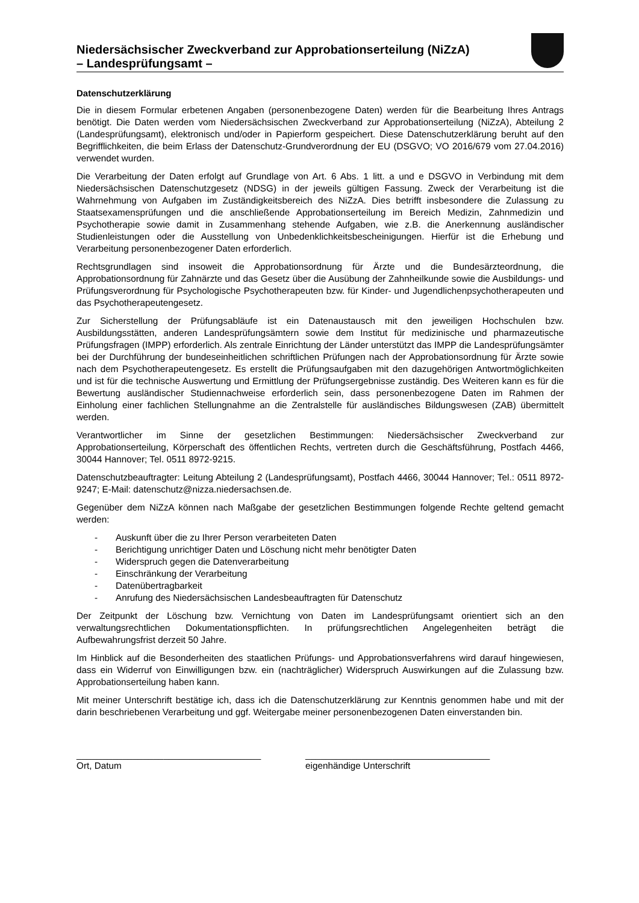Niedersächsischer Zweckverband zur Approbationserteilung (NiZzA)
– Landesprüfungsamt –
Datenschutzerklärung
Die in diesem Formular erbetenen Angaben (personenbezogene Daten) werden für die Bearbeitung Ihres Antrags benötigt. Die Daten werden vom Niedersächsischen Zweckverband zur Approbationserteilung (NiZzA), Abteilung 2 (Landesprüfungsamt), elektronisch und/oder in Papierform gespeichert. Diese Datenschutzerklärung beruht auf den Begrifflichkeiten, die beim Erlass der Datenschutz-Grundverordnung der EU (DSGVO; VO 2016/679 vom 27.04.2016) verwendet wurden.
Die Verarbeitung der Daten erfolgt auf Grundlage von Art. 6 Abs. 1 litt. a und e DSGVO in Verbindung mit dem Niedersächsischen Datenschutzgesetz (NDSG) in der jeweils gültigen Fassung. Zweck der Verarbeitung ist die Wahrnehmung von Aufgaben im Zuständigkeitsbereich des NiZzA. Dies betrifft insbesondere die Zulassung zu Staatsexamensprüfungen und die anschließende Approbationserteilung im Bereich Medizin, Zahnmedizin und Psychotherapie sowie damit in Zusammenhang stehende Aufgaben, wie z.B. die Anerkennung ausländischer Studienleistungen oder die Ausstellung von Unbedenklichkeitsbescheinigungen. Hierfür ist die Erhebung und Verarbeitung personenbezogener Daten erforderlich.
Rechtsgrundlagen sind insoweit die Approbationsordnung für Ärzte und die Bundesärzteordnung, die Approbationsordnung für Zahnärzte und das Gesetz über die Ausübung der Zahnheilkunde sowie die Ausbildungs- und Prüfungsverordnung für Psychologische Psychotherapeuten bzw. für Kinder- und Jugendlichenpsychotherapeuten und das Psychotherapeutengesetz.
Zur Sicherstellung der Prüfungsabläufe ist ein Datenaustausch mit den jeweiligen Hochschulen bzw. Ausbildungsstätten, anderen Landesprüfungsämtern sowie dem Institut für medizinische und pharmazeutische Prüfungsfragen (IMPP) erforderlich. Als zentrale Einrichtung der Länder unterstützt das IMPP die Landesprüfungsämter bei der Durchführung der bundeseinheitlichen schriftlichen Prüfungen nach der Approbationsordnung für Ärzte sowie nach dem Psychotherapeutengesetz. Es erstellt die Prüfungsaufgaben mit den dazugehörigen Antwortmöglichkeiten und ist für die technische Auswertung und Ermittlung der Prüfungsergebnisse zuständig. Des Weiteren kann es für die Bewertung ausländischer Studiennachweise erforderlich sein, dass personenbezogene Daten im Rahmen der Einholung einer fachlichen Stellungnahme an die Zentralstelle für ausländisches Bildungswesen (ZAB) übermittelt werden.
Verantwortlicher im Sinne der gesetzlichen Bestimmungen: Niedersächsischer Zweckverband zur Approbationserteilung, Körperschaft des öffentlichen Rechts, vertreten durch die Geschäftsführung, Postfach 4466, 30044 Hannover; Tel. 0511 8972-9215.
Datenschutzbeauftragter: Leitung Abteilung 2 (Landesprüfungsamt), Postfach 4466, 30044 Hannover; Tel.: 0511 8972-9247; E-Mail: datenschutz@nizza.niedersachsen.de.
Gegenüber dem NiZzA können nach Maßgabe der gesetzlichen Bestimmungen folgende Rechte geltend gemacht werden:
- Auskunft über die zu Ihrer Person verarbeiteten Daten
- Berichtigung unrichtiger Daten und Löschung nicht mehr benötigter Daten
- Widerspruch gegen die Datenverarbeitung
- Einschränkung der Verarbeitung
- Datenübertragbarkeit
- Anrufung des Niedersächsischen Landesbeauftragten für Datenschutz
Der Zeitpunkt der Löschung bzw. Vernichtung von Daten im Landesprüfungsamt orientiert sich an den verwaltungsrechtlichen Dokumentationspflichten. In prüfungsrechtlichen Angelegenheiten beträgt die Aufbewahrungsfrist derzeit 50 Jahre.
Im Hinblick auf die Besonderheiten des staatlichen Prüfungs- und Approbationsverfahrens wird darauf hingewiesen, dass ein Widerruf von Einwilligungen bzw. ein (nachträglicher) Widerspruch Auswirkungen auf die Zulassung bzw. Approbationserteilung haben kann.
Mit meiner Unterschrift bestätige ich, dass ich die Datenschutzerklärung zur Kenntnis genommen habe und mit der darin beschriebenen Verarbeitung und ggf. Weitergabe meiner personenbezogenen Daten einverstanden bin.
____________________________________
Ort, Datum
____________________________________
eigenhändige Unterschrift